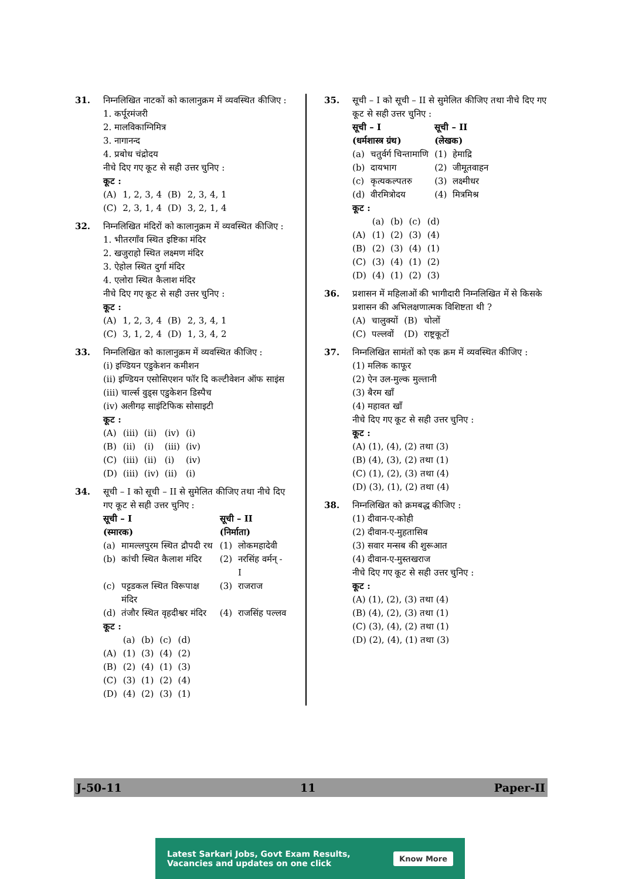31. निम्नलिखित नाटकों को कालानुक्रम में व्यवस्थित कीजिए :
1. कर्पूरमंजरी
2. मालविकाग्निमित्र
3. नागानन्द
4. प्रबोध चंद्रोदय
नीचे दिए गए कूट से सही उत्तर चुनिए :
कूट :
| (A) | 1, 2, 3, 4 | (B) | 2, 3, 4, 1 |
| (C) | 2, 3, 1, 4 | (D) | 3, 2, 1, 4 |
32. निम्नलिखित मंदिरों को कालानुक्रम में व्यवस्थित कीजिए :
1. भीतरगाँव स्थित इष्टिका मंदिर
2. खजुराहो स्थित लक्ष्मण मंदिर
3. ऐहोल स्थित दुर्गा मंदिर
4. एलोरा स्थित कैलाश मंदिर
नीचे दिए गए कूट से सही उत्तर चुनिए :
कूट :
| (A) | 1, 2, 3, 4 | (B) | 2, 3, 4, 1 |
| (C) | 3, 1, 2, 4 | (D) | 1, 3, 4, 2 |
33. निम्नलिखित को कालानुक्रम में व्यवस्थित कीजिए :
(i) इण्डियन एडुकेशन कमीशन
(ii) इण्डियन एसोसिएशन फॉर दि कल्टीवेशन ऑफ साइंस
(iii) चार्ल्स वुड्स एडुकेशन डिस्पैच
(iv) अलीगढ़ साइंटिफिक सोसाइटी
कूट :
| (A) | (iii) | (ii) | (iv) | (i) |
| (B) | (ii) | (i) | (iii) | (iv) |
| (C) | (iii) | (ii) | (i) | (iv) |
| (D) | (iii) | (iv) | (ii) | (i) |
34. सूची – I को सूची – II से सुमेलित कीजिए तथा नीचे दिए गए कूट से सही उत्तर चुनिए :
| सूची – I (स्मारक) | | सूची – II (निर्माता) | |
| --- | --- | --- | --- |
| (a) | मामल्लपुरम स्थित द्रौपदी रथ | (1) | लोकमहादेवी |
| (b) | कांची स्थित कैलाश मंदिर | (2) | नरसिंह वर्मन् - I |
| (c) | पट्टडकल स्थित विरूपाक्ष मंदिर | (3) | राजराज |
| (d) | तंजौर स्थित वृहदीश्वर मंदिर | (4) | राजसिंह पल्लव |
कूट :
| | (a) | (b) | (c) | (d) |
| (A) | (1) | (3) | (4) | (2) |
| (B) | (2) | (4) | (1) | (3) |
| (C) | (3) | (1) | (2) | (4) |
| (D) | (4) | (2) | (3) | (1) |
35. सूची – I को सूची – II से सुमेलित कीजिए तथा नीचे दिए गए कूट से सही उत्तर चुनिए :
| सूची – I (धर्मशास्त्र ग्रंथ) | | सूची – II (लेखक) | |
| --- | --- | --- | --- |
| (a) | चतुर्वर्ग चिन्तामाणि | (1) | हेमाद्रि |
| (b) | दायभाग | (2) | जीमूतवाहन |
| (c) | कृत्यकल्पतरु | (3) | लक्ष्मीधर |
| (d) | वीरमित्रोदय | (4) | मित्रमिश्र |
कूट :
| | (a) | (b) | (c) | (d) |
| (A) | (1) | (2) | (3) | (4) |
| (B) | (2) | (3) | (4) | (1) |
| (C) | (3) | (4) | (1) | (2) |
| (D) | (4) | (1) | (2) | (3) |
36. प्रशासन में महिलाओं की भागीदारी निम्नलिखित में से किसके प्रशासन की अभिलक्षणात्मक विशिष्टता थी ?
| (A) | चालुक्यों | (B) | चोलों |
| (C) | पल्लवों | (D) | राष्ट्रकूटों |
37. निम्नलिखित सामंतों को एक क्रम में व्यवस्थित कीजिए :
(1) मलिक काफूर
(2) ऐन उल-मुल्क मुल्तानी
(3) बैरम खाँ
(4) महावत खाँ
नीचे दिए गए कूट से सही उत्तर चुनिए :
कूट :
(A) (1), (4), (2) तथा (3)
(B) (4), (3), (2) तथा (1)
(C) (1), (2), (3) तथा (4)
(D) (3), (1), (2) तथा (4)
38. निम्नलिखित को क्रमबद्ध कीजिए :
(1) दीवान-ए-कोही
(2) दीवान-ए-मुहतासिब
(3) सवार मन्सब की शुरूआत
(4) दीवान-ए-मुस्तखराज
नीचे दिए गए कूट से सही उत्तर चुनिए :
कूट :
(A) (1), (2), (3) तथा (4)
(B) (4), (2), (3) तथा (1)
(C) (3), (4), (2) तथा (1)
(D) (2), (4), (1) तथा (3)
J-50-11 11 Paper-II
Latest Sarkari Jobs, Govt Exam Results,
Vacancies and updates on one click Know More